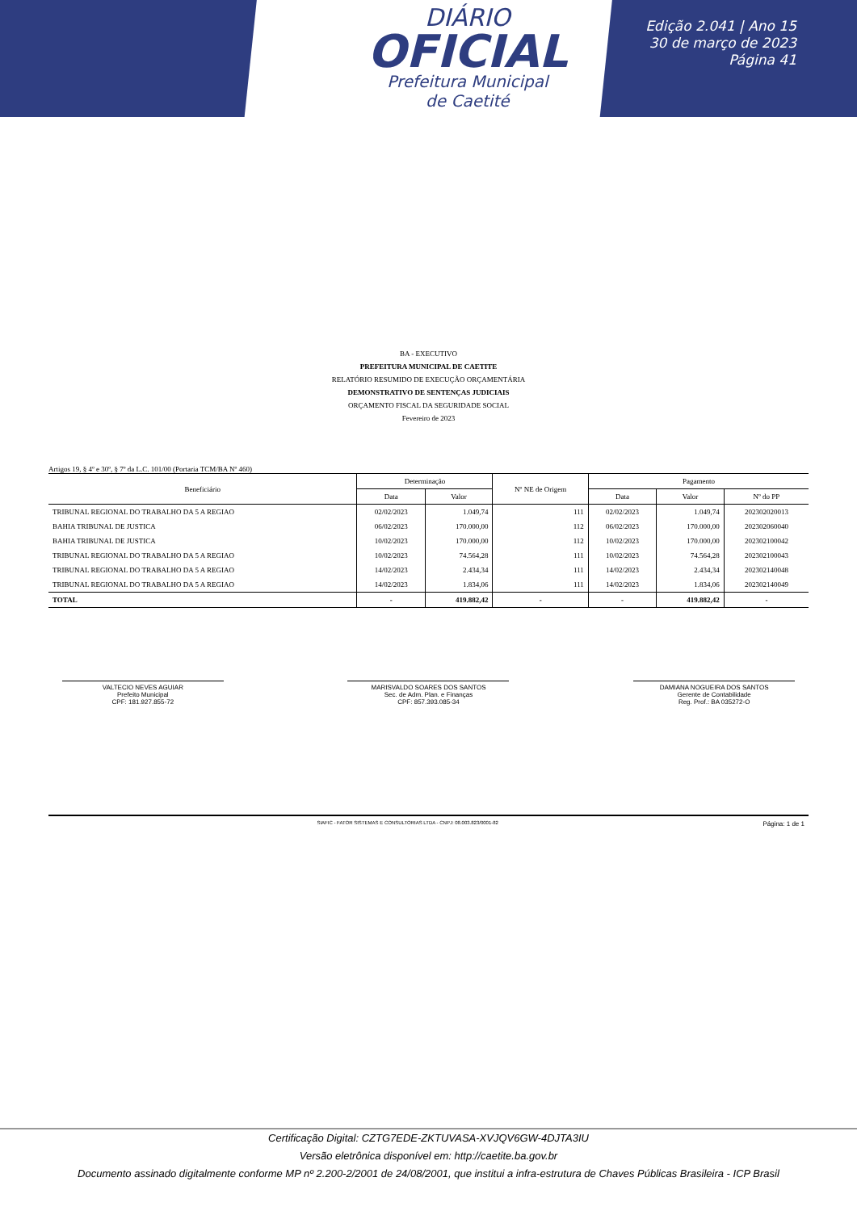DIÁRIO
OFICIAL
Prefeitura Municipal
de Caetité
Edição 2.041 | Ano 15
30 de março de 2023
Página 41
BA - EXECUTIVO
PREFEITURA MUNICIPAL DE CAETITE
RELATÓRIO RESUMIDO DE EXECUÇÃO ORÇAMENTÁRIA
DEMONSTRATIVO DE SENTENÇAS JUDICIAIS
ORÇAMENTO FISCAL DA SEGURIDADE SOCIAL
Fevereiro de 2023
Artigos 19, § 4º e 30º, § 7º da L.C. 101/00 (Portaria TCM/BA Nº 460)
| Beneficiário | Determinação | | Nº NE de Origem | Pagamento | | |
| --- | --- | --- | --- | --- | --- | --- |
| | Data | Valor | | Data | Valor | Nº do PP |
| TRIBUNAL REGIONAL DO TRABALHO DA 5 A REGIAO | 02/02/2023 | 1.049,74 | 111 | 02/02/2023 | 1.049,74 | 202302020013 |
| BAHIA TRIBUNAL DE JUSTICA | 06/02/2023 | 170.000,00 | 112 | 06/02/2023 | 170.000,00 | 202302060040 |
| BAHIA TRIBUNAL DE JUSTICA | 10/02/2023 | 170.000,00 | 112 | 10/02/2023 | 170.000,00 | 202302100042 |
| TRIBUNAL REGIONAL DO TRABALHO DA 5 A REGIAO | 10/02/2023 | 74.564,28 | 111 | 10/02/2023 | 74.564,28 | 202302100043 |
| TRIBUNAL REGIONAL DO TRABALHO DA 5 A REGIAO | 14/02/2023 | 2.434,34 | 111 | 14/02/2023 | 2.434,34 | 202302140048 |
| TRIBUNAL REGIONAL DO TRABALHO DA 5 A REGIAO | 14/02/2023 | 1.834,06 | 111 | 14/02/2023 | 1.834,06 | 202302140049 |
| TOTAL | - | 419.882,42 | - | - | 419.882,42 | - |
VALTECIO NEVES AGUIAR
Prefeito Municipal
CPF: 181.927.855-72
MARISVALDO SOARES DOS SANTOS
Sec. de Adm. Plan. e Finanças
CPF: 857.393.085-34
DAMIANA NOGUEIRA DOS SANTOS
Gerente de Contabilidade
Reg. Prof.: BA 035272-O
SIAFIC - FATOR SISTEMAS E CONSULTORIAS LTDA - CNPJ: 08.003.823/0001-82 Página: 1 de 1
Certificação Digital: CZTG7EDE-ZKTUVASA-XVJQV6GW-4DJTA3IU
Versão eletrônica disponível em: http://caetite.ba.gov.br
Documento assinado digitalmente conforme MP nº 2.200-2/2001 de 24/08/2001, que institui a infra-estrutura de Chaves Públicas Brasileira - ICP Brasil